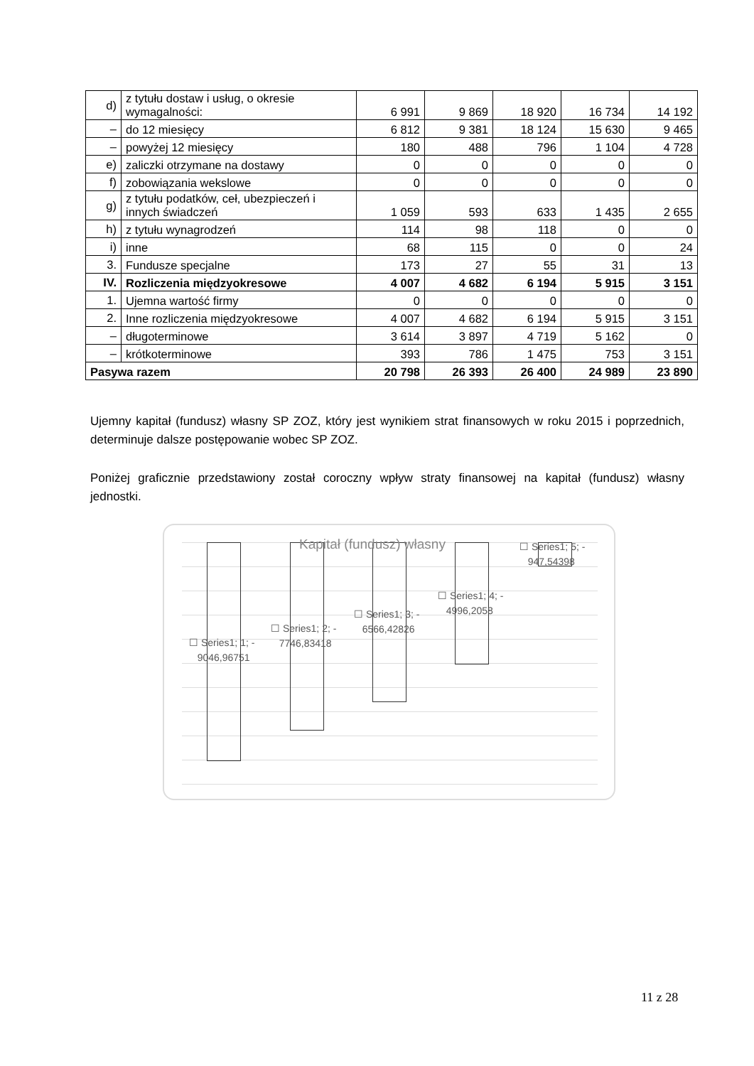| d) | z tytułu dostaw i usług, o okresie wymagalności: | 6 991 | 9 869 | 18 920 | 16 734 | 14 192 |
| – | do 12 miesięcy | 6 812 | 9 381 | 18 124 | 15 630 | 9 465 |
| – | powyżej 12 miesięcy | 180 | 488 | 796 | 1 104 | 4 728 |
| e) | zaliczki otrzymane na dostawy | 0 | 0 | 0 | 0 | 0 |
| f) | zobowiązania wekslowe | 0 | 0 | 0 | 0 | 0 |
| g) | z tytułu podatków, ceł, ubezpieczeń i innych świadczeń | 1 059 | 593 | 633 | 1 435 | 2 655 |
| h) | z tytułu wynagrodzeń | 114 | 98 | 118 | 0 | 0 |
| i) | inne | 68 | 115 | 0 | 0 | 24 |
| 3. | Fundusze specjalne | 173 | 27 | 55 | 31 | 13 |
| IV. | Rozliczenia międzyokresowe | 4 007 | 4 682 | 6 194 | 5 915 | 3 151 |
| 1. | Ujemna wartość firmy | 0 | 0 | 0 | 0 | 0 |
| 2. | Inne rozliczenia międzyokresowe | 4 007 | 4 682 | 6 194 | 5 915 | 3 151 |
| – | długoterminowe | 3 614 | 3 897 | 4 719 | 5 162 | 0 |
| – | krótkoterminowe | 393 | 786 | 1 475 | 753 | 3 151 |
| Pasywa razem | | 20 798 | 26 393 | 26 400 | 24 989 | 23 890 |
Ujemny kapitał (fundusz) własny SP ZOZ, który jest wynikiem strat finansowych w roku 2015 i poprzednich, determinuje dalsze postępowanie wobec SP ZOZ.
Poniżej graficznie przedstawiony został coroczny wpływ straty finansowej na kapitał (fundusz) własny jednostki.
Kapitał (fundusz) własny
☐ Series1; 1; -
9046,96751
☐ Series1; 2; -
7746,83418
☐ Series1; 3; -
6566,42826
☐ Series1; 4; -
4996,2058
☐ Series1; 5; -
947,54398
11 z 28